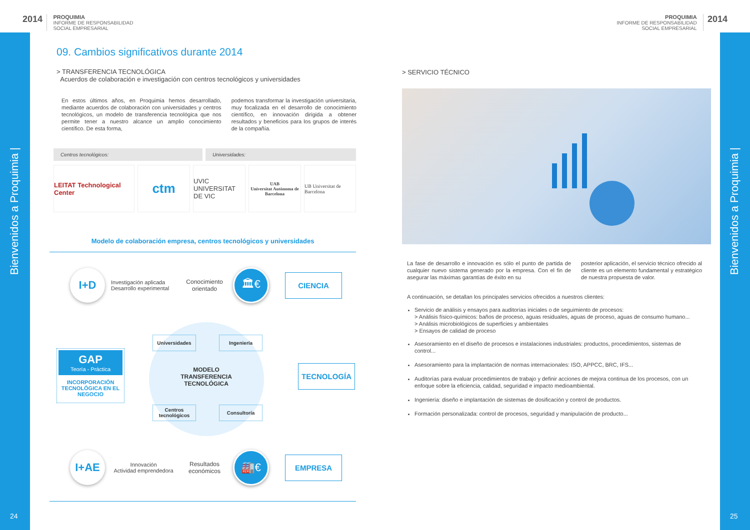Bienvenidos a Proquimia |
24
Bienvenidos a Proquimia |
25
2014 PROQUIMIA
INFORME DE RESPONSABILIDAD
SOCIAL EMPRESARIAL
PROQUIMIA
INFORME DE RESPONSABILIDAD
SOCIAL EMPRESARIAL 2014
09. Cambios significativos durante 2014
> TRANSFERENCIA TECNOLÓGICA
Acuerdos de colaboración e investigación con centros tecnológicos y universidades
En estos últimos años, en Proquimia hemos desarrollado, mediante acuerdos de colaboración con universidades y centros tecnológicos, un modelo de transferencia tecnológica que nos permite tener a nuestro alcance un amplio conocimiento científico. De esta forma,
podemos transformar la investigación universitaria, muy focalizada en el desarrollo de conocimiento científico, en innovación dirigida a obtener resultados y beneficios para los grupos de interés de la compañía.
Centros tecnológicos: Universidades:
LEITAT Technological Center
ctm
UVIC
UNIVERSITAT DE VIC
UAB
Universitat Autònoma de Barcelona
UB Universitat de Barcelona
Modelo de colaboración empresa, centros tecnológicos y universidades
I+D
Investigación aplicada
Desarrollo experimental
Conocimiento orientado
🏛€
CIENCIA
GAP
Teoría - Práctica
INCORPORACIÓN TECNOLÓGICA EN EL NEGOCIO
Universidades Ingeniería
MODELO TRANSFERENCIA TECNOLÓGICA
Centros tecnológicos
Consultoría
TECNOLOGÍA
I+AE
Innovación
Actividad emprendedora
Resultados económicos
🏭€
EMPRESA
> SERVICIO TÉCNICO
La fase de desarrollo e innovación es sólo el punto de partida de cualquier nuevo sistema generado por la empresa. Con el fin de asegurar las máximas garantías de éxito en su
posterior aplicación, el servicio técnico ofrecido al cliente es un elemento fundamental y estratégico de nuestra propuesta de valor.
A continuación, se detallan los principales servicios ofrecidos a nuestros clientes:
Servicio de análisis y ensayos para auditorías iniciales o de seguimiento de procesos:
> Análisis físico-químicos: baños de proceso, aguas residuales, aguas de proceso, aguas de consumo humano...
> Análisis microbiológicos de superficies y ambientales
> Ensayos de calidad de proceso
Asesoramiento en el diseño de procesos e instalaciones industriales: productos, procedimientos, sistemas de control...
Asesoramiento para la implantación de normas internacionales: ISO, APPCC, BRC, IFS...
Auditorías para evaluar procedimientos de trabajo y definir acciones de mejora continua de los procesos, con un enfoque sobre la eficiencia, calidad, seguridad e impacto medioambiental.
Ingeniería: diseño e implantación de sistemas de dosificación y control de productos.
Formación personalizada: control de procesos, seguridad y manipulación de producto...